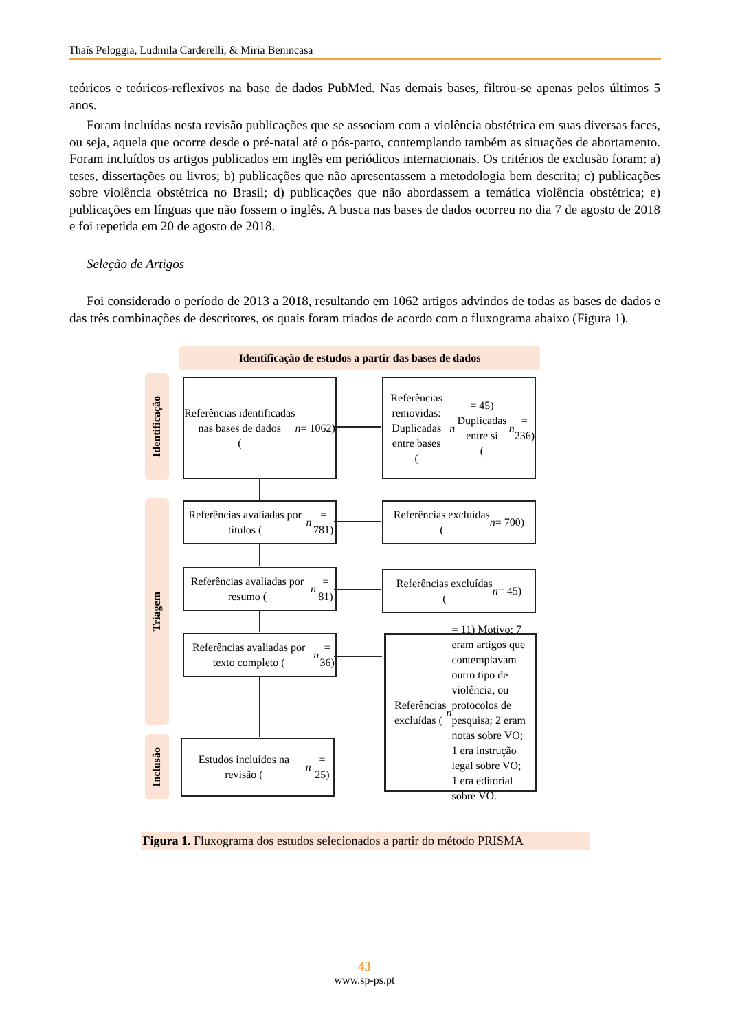Thaís Peloggia, Ludmila Carderelli, & Miria Benincasa
teóricos e teóricos-reflexivos na base de dados PubMed. Nas demais bases, filtrou-se apenas pelos últimos 5 anos.
Foram incluídas nesta revisão publicações que se associam com a violência obstétrica em suas diversas faces, ou seja, aquela que ocorre desde o pré-natal até o pós-parto, contemplando também as situações de abortamento. Foram incluídos os artigos publicados em inglês em periódicos internacionais. Os critérios de exclusão foram: a) teses, dissertações ou livros; b) publicações que não apresentassem a metodologia bem descrita; c) publicações sobre violência obstétrica no Brasil; d) publicações que não abordassem a temática violência obstétrica; e) publicações em línguas que não fossem o inglês. A busca nas bases de dados ocorreu no dia 7 de agosto de 2018 e foi repetida em 20 de agosto de 2018.
Seleção de Artigos
Foi considerado o período de 2013 a 2018, resultando em 1062 artigos advindos de todas as bases de dados e das três combinações de descritores, os quais foram triados de acordo com o fluxograma abaixo (Figura 1).
Identificação de estudos a partir das bases de dados
Identificação
Triagem
Inclusão
Referências identificadas
nas bases de dados
(n = 1062)
Referências removidas:
Duplicadas entre bases
(n = 45)
Duplicadas entre si
(n = 236)
Referências avaliadas por títulos (n = 781)
Referências excluídas
(n = 700)
Referências avaliadas por resumo (n = 81)
Referências excluídas
(n = 45)
Referências avaliadas por texto completo (n = 36)
Referências excluídas (n = 11) Motivo: 7 eram artigos que contemplavam outro tipo de violência, ou protocolos de pesquisa; 2 eram notas sobre VO; 1 era instrução legal sobre VO; 1 era editorial sobre VO.
Estudos incluídos na revisão (n = 25)
Figura 1. Fluxograma dos estudos selecionados a partir do método PRISMA
43
www.sp-ps.pt